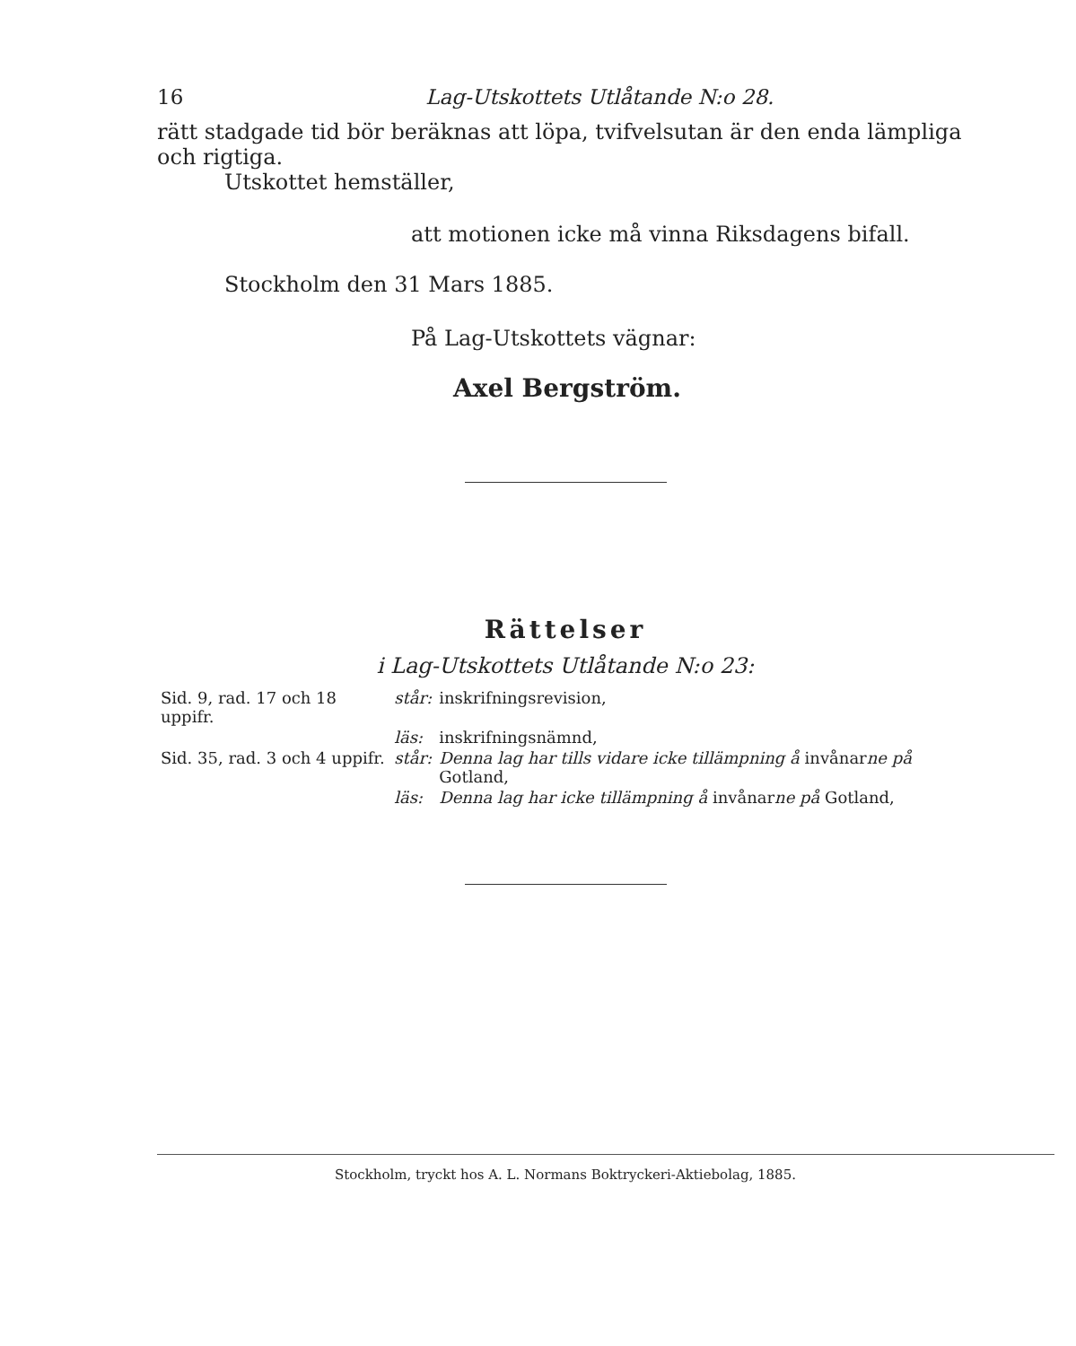16 Lag-Utskottets Utlåtande N:o 28.
rätt stadgade tid bör beräknas att löpa, tvifvelsutan är den enda lämpliga och rigtiga.
Utskottet hemställer,
att motionen icke må vinna Riksdagens bifall.
Stockholm den 31 Mars 1885.
På Lag-Utskottets vägnar:
Axel Bergström.
Rättelser
i Lag-Utskottets Utlåtande N:o 23:
| Sid. 9, rad. 17 och 18 uppifr. | står: | inskrifningsrevision, |
| | läs: | inskrifningsnämnd, |
| Sid. 35, rad. 3 och 4 uppifr. | står: | Denna lag har tills vidare icke tillämpning å invånar ne på Gotland, |
| | läs: | Denna lag har icke tillämpning å invånar ne på Gotland, |
Stockholm, tryckt hos A. L. Normans Boktryckeri-Aktiebolag, 1885.